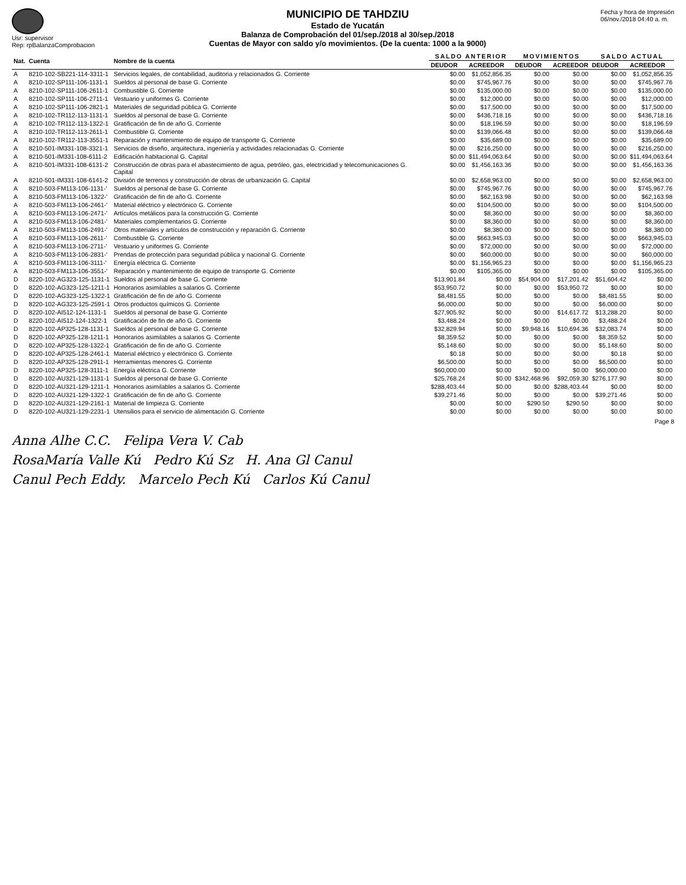Usr: supervisor
Rep: rpBalanzaComprobacion
MUNICIPIO DE TAHDZIU
Estado de Yucatán
Balanza de Comprobación del 01/sep./2018 al 30/sep./2018
Cuentas de Mayor con saldo y/o movimientos. (De la cuenta: 1000 a la 9000)
Fecha y hora de Impresión
06/nov./2018 04:40 a. m.
| Nat. | Cuenta | Nombre de la cuenta | SALDO ANTERIOR | | MOVIMIENTOS | | SALDO ACTUAL | |
| --- | --- | --- | --- | --- | --- | --- | --- | --- |
| | | | DEUDOR | ACREEDOR | DEUDOR | ACREEDOR | DEUDOR | ACREEDOR |
| A | 8210-102-SB221-114-3311-1 | Servicios legales, de contabilidad, auditoria y relacionados G. Corriente | $0.00 | $1,052,856.35 | $0.00 | $0.00 | $0.00 | $1,052,856.35 |
| A | 8210-102-SP111-106-1131-1 | Sueldos al personal de base G. Corriente | $0.00 | $745,967.76 | $0.00 | $0.00 | $0.00 | $745,967.76 |
| A | 8210-102-SP111-106-2611-1 | Combustible G. Corriente | $0.00 | $135,000.00 | $0.00 | $0.00 | $0.00 | $135,000.00 |
| A | 8210-102-SP111-106-2711-1 | Vestuario y uniformes G. Corriente | $0.00 | $12,000.00 | $0.00 | $0.00 | $0.00 | $12,000.00 |
| A | 8210-102-SP111-106-2821-1 | Materiales de seguridad pública G. Corriente | $0.00 | $17,500.00 | $0.00 | $0.00 | $0.00 | $17,500.00 |
| A | 8210-102-TR112-113-1131-1 | Sueldos al personal de base G. Corriente | $0.00 | $436,718.16 | $0.00 | $0.00 | $0.00 | $436,718.16 |
| A | 8210-102-TR112-113-1322-1 | Gratificación de fin de año G. Corriente | $0.00 | $18,196.59 | $0.00 | $0.00 | $0.00 | $18,196.59 |
| A | 8210-102-TR112-113-2611-1 | Combustible G. Corriente | $0.00 | $139,066.48 | $0.00 | $0.00 | $0.00 | $139,066.48 |
| A | 8210-102-TR112-113-3551-1 | Reparación y mantenimiento de equipo de transporte G. Corriente | $0.00 | $35,689.00 | $0.00 | $0.00 | $0.00 | $35,689.00 |
| A | 8210-501-IM331-108-3321-1 | Servicios de diseño, arquitectura, ingeniería y actividades relacionadas G. Corriente | $0.00 | $216,250.00 | $0.00 | $0.00 | $0.00 | $216,250.00 |
| A | 8210-501-IM331-108-6111-2 | Edificación habitacional G. Capital | $0.00 | $11,494,063.64 | $0.00 | $0.00 | $0.00 | $11,494,063.64 |
| A | 8210-501-IM331-108-6131-2 | Construcción de obras para el abastecimiento de agua, petróleo, gas, electricidad y telecomunicaciones G. Capital | $0.00 | $1,456,163.36 | $0.00 | $0.00 | $0.00 | $1,456,163.36 |
| A | 8210-501-IM331-108-6141-2 | División de terrenos y construcción de obras de urbanización G. Capital | $0.00 | $2,658,963.00 | $0.00 | $0.00 | $0.00 | $2,658,963.00 |
| A | 8210-503-FM113-106-1131-' | Sueldos al personal de base G. Corriente | $0.00 | $745,967.76 | $0.00 | $0.00 | $0.00 | $745,967.76 |
| A | 8210-503-FM113-106-1322-' | Gratificación de fin de año G. Corriente | $0.00 | $62,163.98 | $0.00 | $0.00 | $0.00 | $62,163.98 |
| A | 8210-503-FM113-106-2461-' | Material eléctrico y electrónico G. Corriente | $0.00 | $104,500.00 | $0.00 | $0.00 | $0.00 | $104,500.00 |
| A | 8210-503-FM113-106-2471-' | Artículos metálicos para la construcción G. Corriente | $0.00 | $8,360.00 | $0.00 | $0.00 | $0.00 | $8,360.00 |
| A | 8210-503-FM113-106-2481-' | Materiales complementarios G. Corriente | $0.00 | $8,360.00 | $0.00 | $0.00 | $0.00 | $8,360.00 |
| A | 8210-503-FM113-106-2491-' | Otros materiales y artículos de construcción y reparación G. Corriente | $0.00 | $8,380.00 | $0.00 | $0.00 | $0.00 | $8,380.00 |
| A | 8210-503-FM113-106-2611-' | Combustible G. Corriente | $0.00 | $663,945.03 | $0.00 | $0.00 | $0.00 | $663,945.03 |
| A | 8210-503-FM113-106-2711-' | Vestuario y uniformes G. Corriente | $0.00 | $72,000.00 | $0.00 | $0.00 | $0.00 | $72,000.00 |
| A | 8210-503-FM113-106-2831-' | Prendas de protección para seguridad pública y nacional G. Corriente | $0.00 | $60,000.00 | $0.00 | $0.00 | $0.00 | $60,000.00 |
| A | 8210-503-FM113-106-3111-' | Energía eléctrica G. Corriente | $0.00 | $1,156,965.23 | $0.00 | $0.00 | $0.00 | $1,156,965.23 |
| A | 8210-503-FM113-106-3551-' | Reparación y mantenimiento de equipo de transporte G. Corriente | $0.00 | $105,365.00 | $0.00 | $0.00 | $0.00 | $105,365.00 |
| D | 8220-102-AG323-125-1131-1 | Sueldos al personal de base G. Corriente | $13,901.84 | $0.00 | $54,904.00 | $17,201.42 | $51,604.42 | $0.00 |
| D | 8220-102-AG323-125-1211-1 | Honorarios asimilables a salarios G. Corriente | $53,950.72 | $0.00 | $0.00 | $53,950.72 | $0.00 | $0.00 |
| D | 8220-102-AG323-125-1322-1 | Gratificación de fin de año G. Corriente | $8,481.55 | $0.00 | $0.00 | $0.00 | $8,481.55 | $0.00 |
| D | 8220-102-AG323-125-2591-1 | Otros productos químicos G. Corriente | $6,000.00 | $0.00 | $0.00 | $0.00 | $6,000.00 | $0.00 |
| D | 8220-102-AI512-124-1131-1 | Sueldos al personal de base G. Corriente | $27,905.92 | $0.00 | $0.00 | $14,617.72 | $13,288.20 | $0.00 |
| D | 8220-102-AI512-124-1322-1 | Gratificación de fin de año G. Corriente | $3,488.24 | $0.00 | $0.00 | $0.00 | $3,488.24 | $0.00 |
| D | 8220-102-AP325-128-1131-1 | Sueldos al personal de base G. Corriente | $32,829.94 | $0.00 | $9,948.16 | $10,694.36 | $32,083.74 | $0.00 |
| D | 8220-102-AP325-128-1211-1 | Honorarios asimilables a salarios G. Corriente | $8,359.52 | $0.00 | $0.00 | $0.00 | $8,359.52 | $0.00 |
| D | 8220-102-AP325-128-1322-1 | Gratificación de fin de año G. Corriente | $5,148.60 | $0.00 | $0.00 | $0.00 | $5,148.60 | $0.00 |
| D | 8220-102-AP325-128-2461-1 | Material eléctrico y electrónico G. Corriente | $0.18 | $0.00 | $0.00 | $0.00 | $0.18 | $0.00 |
| D | 8220-102-AP325-128-2911-1 | Herramientas menores G. Corriente | $6,500.00 | $0.00 | $0.00 | $0.00 | $6,500.00 | $0.00 |
| D | 8220-102-AP325-128-3111-1 | Energía eléctrica G. Corriente | $60,000.00 | $0.00 | $0.00 | $0.00 | $60,000.00 | $0.00 |
| D | 8220-102-AU321-129-1131-1 | Sueldos al personal de base G. Corriente | $25,768.24 | $0.00 | $342,468.96 | $92,059.30 | $276,177.90 | $0.00 |
| D | 8220-102-AU321-129-1211-1 | Honorarios asimilables a salarios G. Corriente | $288,403.44 | $0.00 | $0.00 | $288,403.44 | $0.00 | $0.00 |
| D | 8220-102-AU321-129-1322-1 | Gratificación de fin de año G. Corriente | $39,271.46 | $0.00 | $0.00 | $0.00 | $39,271.46 | $0.00 |
| D | 8220-102-AU321-129-2161-1 | Material de limpieza G. Corriente | $0.00 | $0.00 | $290.50 | $290.50 | $0.00 | $0.00 |
| D | 8220-102-AU321-129-2231-1 | Utensilios para el servicio de alimentación G. Corriente | $0.00 | $0.00 | $0.00 | $0.00 | $0.00 | $0.00 |
Page 8
Anna Alhe C.C. Felipa Vera V. Cab
RosaMaría Valle Kú Pedro Kú Sz H. Ana Gl Canul
Canul Pech Eddy. Marcelo Pech Kú Carlos Kú Canul